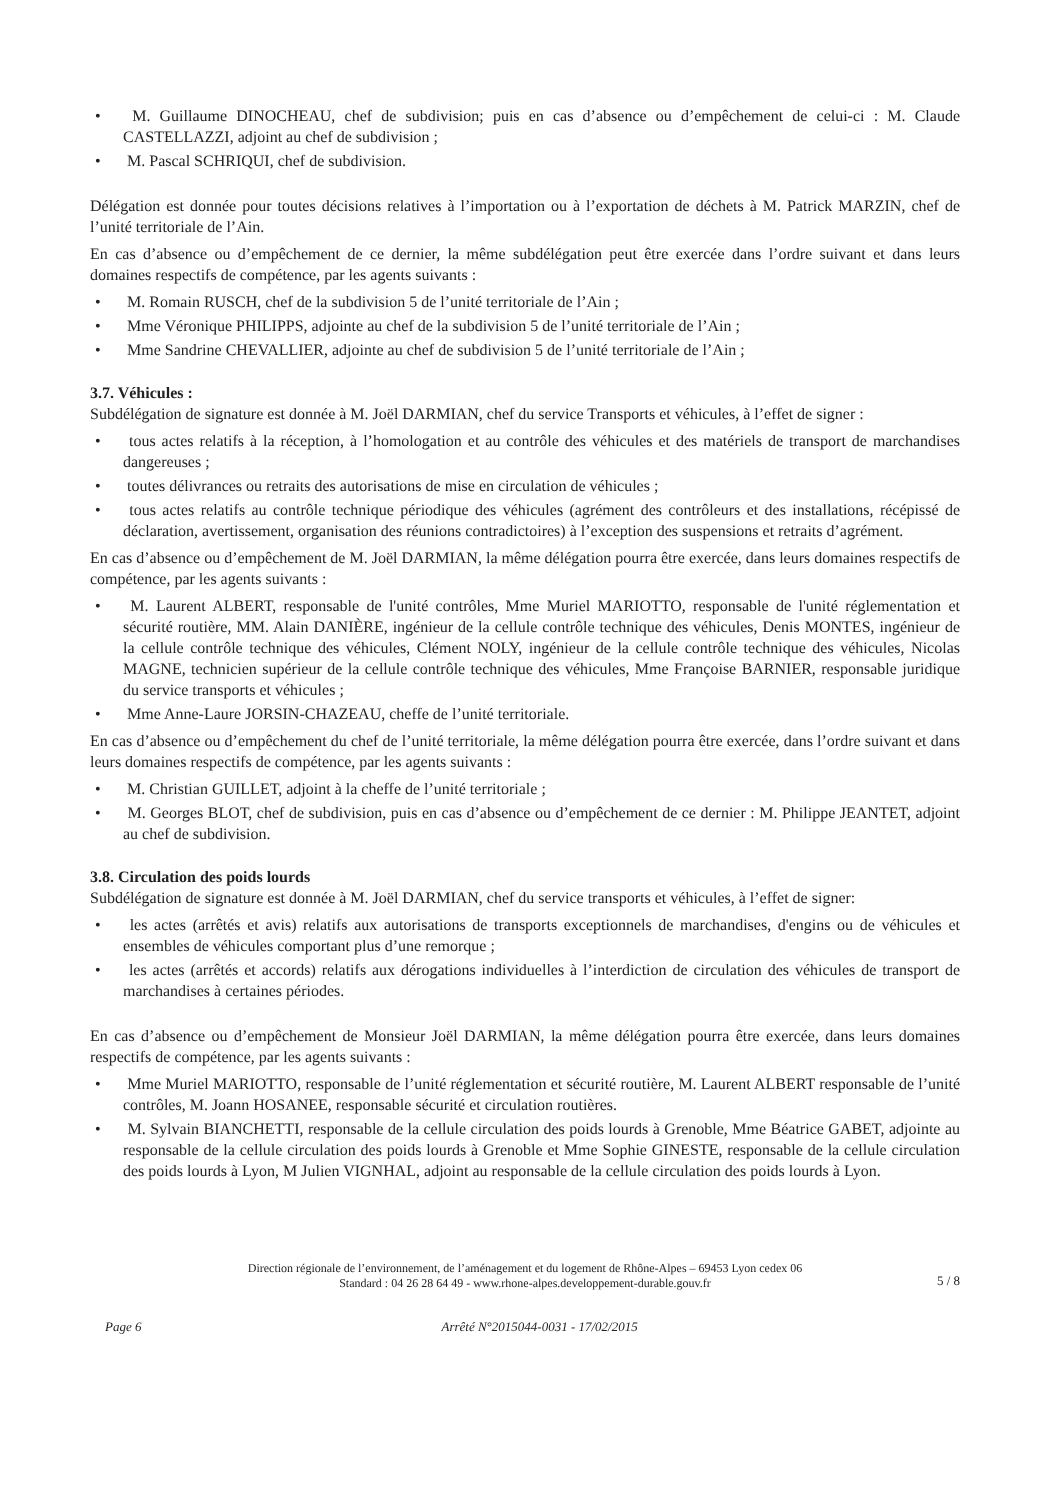• M. Guillaume DINOCHEAU, chef de subdivision; puis en cas d’absence ou d’empêchement de celui-ci : M. Claude CASTELLAZZI, adjoint au chef de subdivision ;
• M. Pascal SCHRIQUI, chef de subdivision.
Délégation est donnée pour toutes décisions relatives à l’importation ou à l’exportation de déchets à M. Patrick MARZIN, chef de l’unité territoriale de l’Ain.
En cas d’absence ou d’empêchement de ce dernier, la même subdélégation peut être exercée dans l’ordre suivant et dans leurs domaines respectifs de compétence, par les agents suivants :
• M. Romain RUSCH, chef de la subdivision 5 de l’unité territoriale de l’Ain ;
• Mme Véronique PHILIPPS, adjointe au chef de la subdivision 5 de l’unité territoriale de l’Ain ;
• Mme Sandrine CHEVALLIER, adjointe au chef de subdivision 5 de l’unité territoriale de l’Ain ;
3.7. Véhicules :
Subdélégation de signature est donnée à M. Joël DARMIAN, chef du service Transports et véhicules, à l’effet de signer :
• tous actes relatifs à la réception, à l’homologation et au contrôle des véhicules et des matériels de transport de marchandises dangereuses ;
• toutes délivrances ou retraits des autorisations de mise en circulation de véhicules ;
• tous actes relatifs au contrôle technique périodique des véhicules (agrément des contrôleurs et des installations, récépissé de déclaration, avertissement, organisation des réunions contradictoires) à l’exception des suspensions et retraits d’agrément.
En cas d’absence ou d’empêchement de M. Joël DARMIAN, la même délégation pourra être exercée, dans leurs domaines respectifs de compétence, par les agents suivants :
• M. Laurent ALBERT, responsable de l'unité contrôles, Mme Muriel MARIOTTO, responsable de l'unité réglementation et sécurité routière, MM. Alain DANIÈRE, ingénieur de la cellule contrôle technique des véhicules, Denis MONTES, ingénieur de la cellule contrôle technique des véhicules, Clément NOLY, ingénieur de la cellule contrôle technique des véhicules, Nicolas MAGNE, technicien supérieur de la cellule contrôle technique des véhicules, Mme Françoise BARNIER, responsable juridique du service transports et véhicules ;
• Mme Anne-Laure JORSIN-CHAZEAU, cheffe de l’unité territoriale.
En cas d’absence ou d’empêchement du chef de l’unité territoriale, la même délégation pourra être exercée, dans l’ordre suivant et dans leurs domaines respectifs de compétence, par les agents suivants :
• M. Christian GUILLET, adjoint à la cheffe de l’unité territoriale ;
• M. Georges BLOT, chef de subdivision, puis en cas d’absence ou d’empêchement de ce dernier : M. Philippe JEANTET, adjoint au chef de subdivision.
3.8. Circulation des poids lourds
Subdélégation de signature est donnée à M. Joël DARMIAN, chef du service transports et véhicules, à l’effet de signer:
• les actes (arrêtés et avis) relatifs aux autorisations de transports exceptionnels de marchandises, d'engins ou de véhicules et ensembles de véhicules comportant plus d’une remorque ;
• les actes (arrêtés et accords) relatifs aux dérogations individuelles à l’interdiction de circulation des véhicules de transport de marchandises à certaines périodes.
En cas d’absence ou d’empêchement de Monsieur Joël DARMIAN, la même délégation pourra être exercée, dans leurs domaines respectifs de compétence, par les agents suivants :
• Mme Muriel MARIOTTO, responsable de l’unité réglementation et sécurité routière, M. Laurent ALBERT responsable de l’unité contrôles, M. Joann HOSANEE, responsable sécurité et circulation routières.
• M. Sylvain BIANCHETTI, responsable de la cellule circulation des poids lourds à Grenoble, Mme Béatrice GABET, adjointe au responsable de la cellule circulation des poids lourds à Grenoble et Mme Sophie GINESTE, responsable de la cellule circulation des poids lourds à Lyon, M Julien VIGNHAL, adjoint au responsable de la cellule circulation des poids lourds à Lyon.
Direction régionale de l’environnement, de l’aménagement et du logement de Rhône-Alpes – 69453 Lyon cedex 06
Standard : 04 26 28 64 49 - www.rhone-alpes.developpement-durable.gouv.fr
5 / 8
Page 6 Arrêté N°2015044-0031 - 17/02/2015